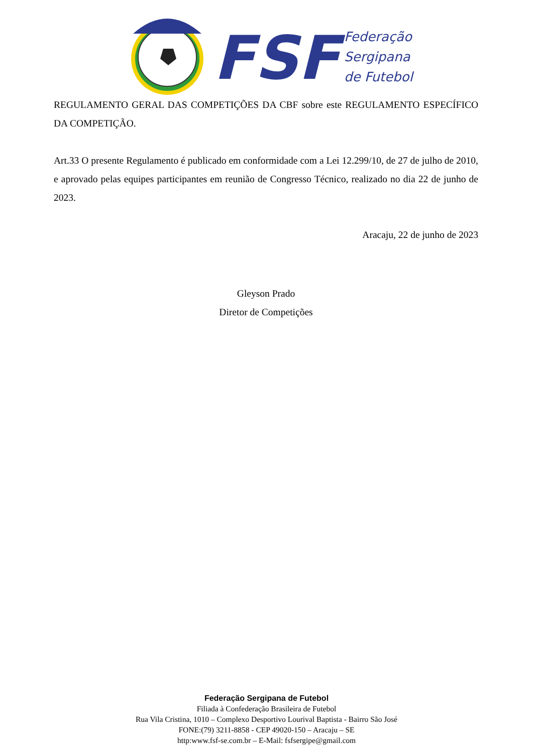FSF
Federação
Sergipana
de Futebol
REGULAMENTO GERAL DAS COMPETIÇÕES DA CBF sobre este REGULAMENTO ESPECÍFICO DA COMPETIÇÃO.
Art.33 O presente Regulamento é publicado em conformidade com a Lei 12.299/10, de 27 de julho de 2010, e aprovado pelas equipes participantes em reunião de Congresso Técnico, realizado no dia 22 de junho de 2023.
Aracaju, 22 de junho de 2023
Gleyson Prado
Diretor de Competições
Federação Sergipana de Futebol
Filiada à Confederação Brasileira de Futebol
Rua Vila Cristina, 1010 – Complexo Desportivo Lourival Baptista - Bairro São José
FONE:(79) 3211-8858 - CEP 49020-150 – Aracaju – SE
http:www.fsf-se.com.br – E-Mail: fsfsergipe@gmail.com